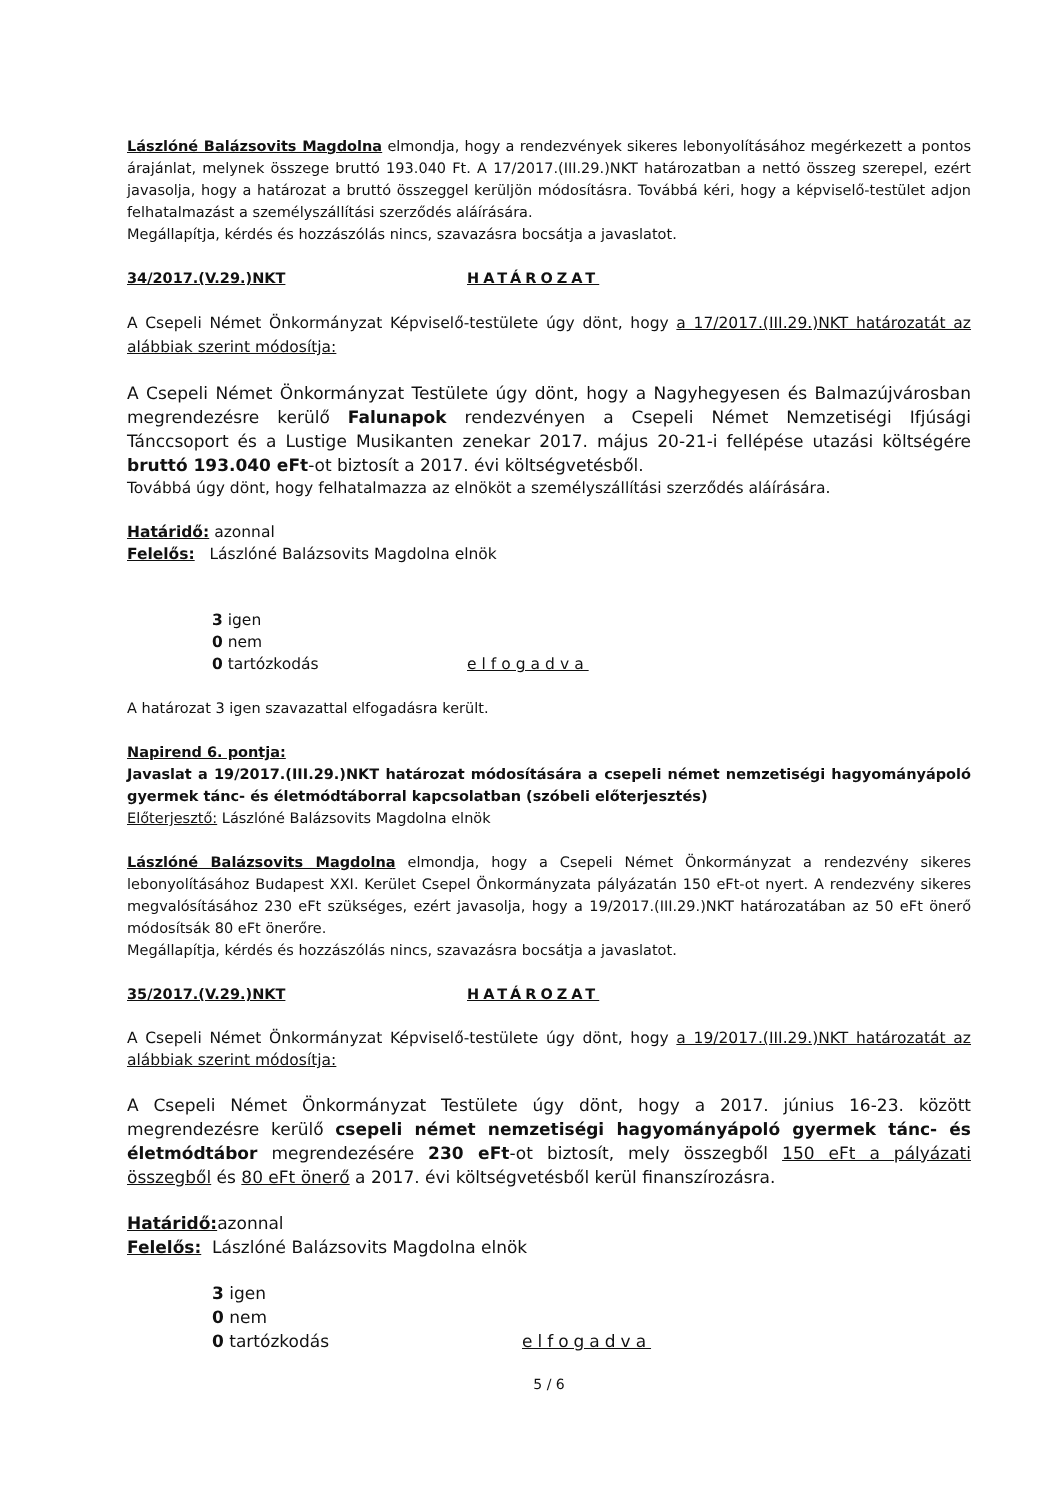Lászlóné Balázsovits Magdolna elmondja, hogy a rendezvények sikeres lebonyolításához megérkezett a pontos árajánlat, melynek összege bruttó 193.040 Ft. A 17/2017.(III.29.)NKT határozatban a nettó összeg szerepel, ezért javasolja, hogy a határozat a bruttó összeggel kerüljön módosításra. Továbbá kéri, hogy a képviselő-testület adjon felhatalmazást a személyszállítási szerződés aláírására.
Megállapítja, kérdés és hozzászólás nincs, szavazásra bocsátja a javaslatot.
34/2017.(V.29.)NKT HATÁROZAT
A Csepeli Német Önkormányzat Képviselő-testülete úgy dönt, hogy a 17/2017.(III.29.)NKT határozatát az alábbiak szerint módosítja:
A Csepeli Német Önkormányzat Testülete úgy dönt, hogy a Nagyhegyesen és Balmazújvárosban megrendezésre kerülő Falunapok rendezvényen a Csepeli Német Nemzetiségi Ifjúsági Tánccsoport és a Lustige Musikanten zenekar 2017. május 20-21-i fellépése utazási költségére bruttó 193.040 eFt-ot biztosít a 2017. évi költségvetésből.
Továbbá úgy dönt, hogy felhatalmazza az elnököt a személyszállítási szerződés aláírására.
Határidő: azonnal
Felelős: Lászlóné Balázsovits Magdolna elnök
3 igen
0 nem
0 tartózkodás elfogadva
A határozat 3 igen szavazattal elfogadásra került.
Napirend 6. pontja:
Javaslat a 19/2017.(III.29.)NKT határozat módosítására a csepeli német nemzetiségi hagyományápoló gyermek tánc- és életmódtáborral kapcsolatban (szóbeli előterjesztés)
Előterjesztő: Lászlóné Balázsovits Magdolna elnök
Lászlóné Balázsovits Magdolna elmondja, hogy a Csepeli Német Önkormányzat a rendezvény sikeres lebonyolításához Budapest XXI. Kerület Csepel Önkormányzata pályázatán 150 eFt-ot nyert. A rendezvény sikeres megvalósításához 230 eFt szükséges, ezért javasolja, hogy a 19/2017.(III.29.)NKT határozatában az 50 eFt önerő módosítsák 80 eFt önerőre.
Megállapítja, kérdés és hozzászólás nincs, szavazásra bocsátja a javaslatot.
35/2017.(V.29.)NKT HATÁROZAT
A Csepeli Német Önkormányzat Képviselő-testülete úgy dönt, hogy a 19/2017.(III.29.)NKT határozatát az alábbiak szerint módosítja:
A Csepeli Német Önkormányzat Testülete úgy dönt, hogy a 2017. június 16-23. között megrendezésre kerülő csepeli német nemzetiségi hagyományápoló gyermek tánc- és életmódtábor megrendezésére 230 eFt-ot biztosít, mely összegből 150 eFt a pályázati összegből és 80 eFt önerő a 2017. évi költségvetésből kerül finanszírozásra.
Határidő: azonnal
Felelős: Lászlóné Balázsovits Magdolna elnök
3 igen
0 nem
0 tartózkodás elfogadva
5 / 6